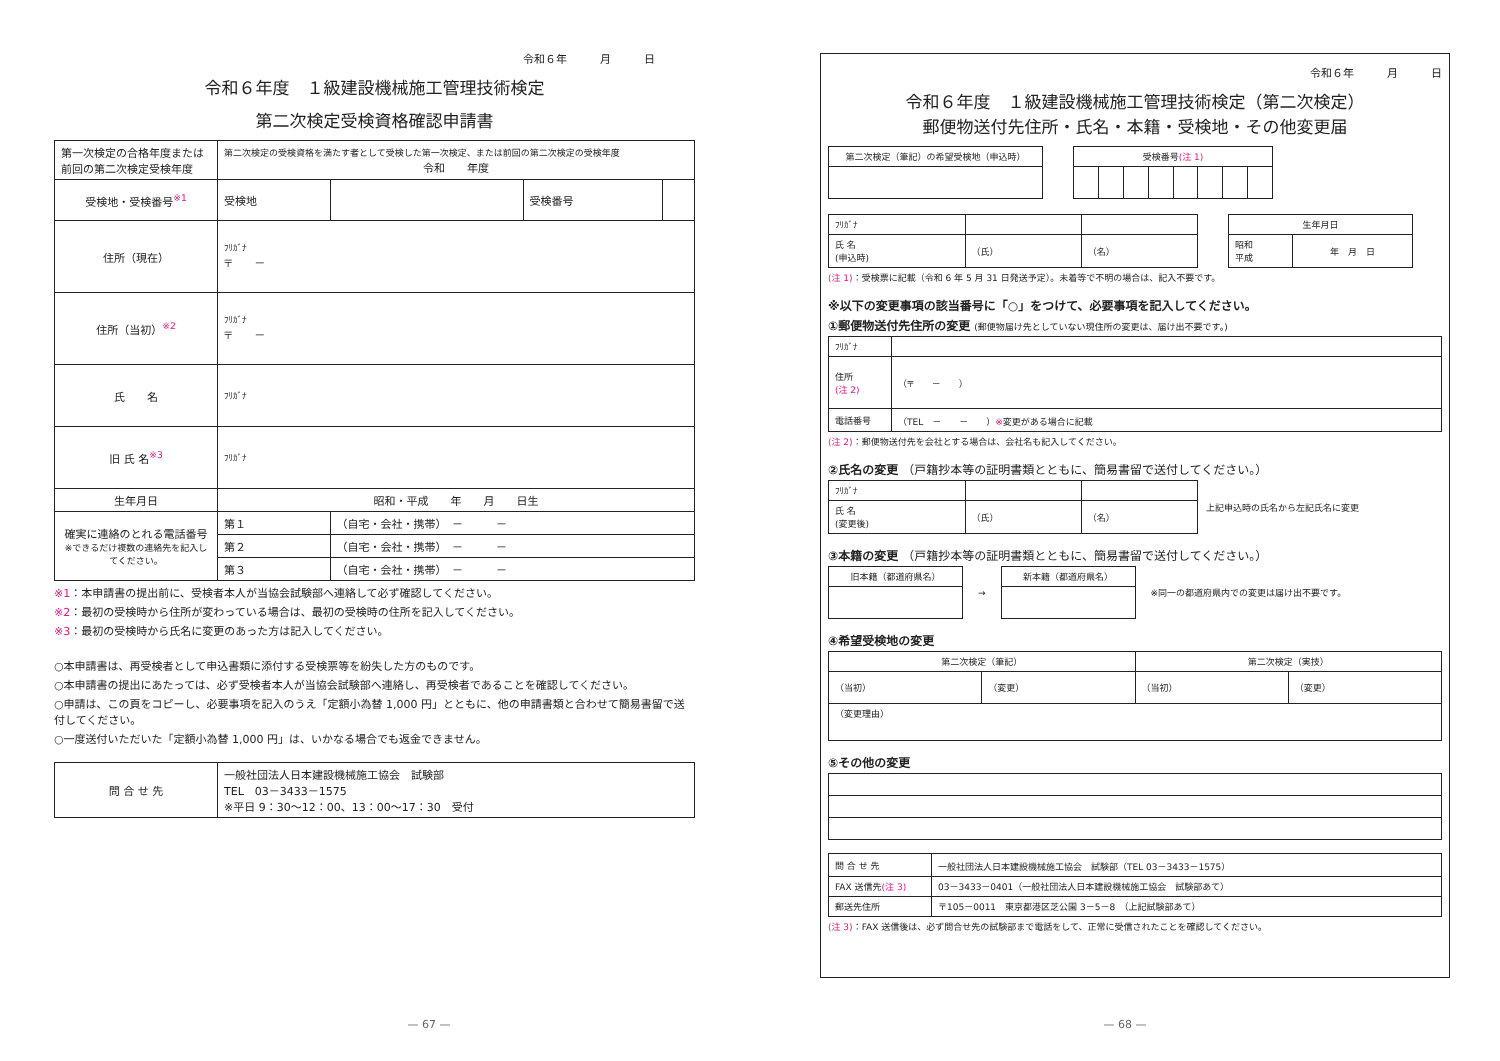令和６年　　　月　　　日
令和６年度　１級建設機械施工管理技術検定
第二次検定受検資格確認申請書
| 第一次検定の合格年度または前回の第二次検定受検年度 | 第二次検定の受検資格を満たす者として受検した第一次検定、または前回の第二次検定の受検年度 令和 年度 | | | |
| 受検地・受検番号<sup>※1</sup> | 受検地 | | 受検番号 | |
| 住所（現在） | ﾌﾘｶﾞﾅ 〒 － | | | |
| 住所（当初）<sup>※2</sup> | ﾌﾘｶﾞﾅ 〒 － | | | |
| 氏 名 | ﾌﾘｶﾞﾅ | | | |
| 旧 氏 名<sup>※3</sup> | ﾌﾘｶﾞﾅ | | | |
| 生年月日 | 昭和・平成 年 月 日生 | | | |
| 確実に連絡のとれる電話番号 ※できるだけ複数の連絡先を記入してください。 | 第１ | （自宅・会社・携帯） － － | | |
| | 第２ | （自宅・会社・携帯） － － | | |
| | 第３ | （自宅・会社・携帯） － － | | |
※1：本申請書の提出前に、受検者本人が当協会試験部へ連絡して必ず確認してください。
※2：最初の受検時から住所が変わっている場合は、最初の受検時の住所を記入してください。
※3：最初の受検時から氏名に変更のあった方は記入してください。
○本申請書は、再受検者として申込書類に添付する受検票等を紛失した方のものです。
○本申請書の提出にあたっては、必ず受検者本人が当協会試験部へ連絡し、再受検者であることを確認してください。
○申請は、この頁をコピーし、必要事項を記入のうえ「定額小為替 1,000 円」とともに、他の申請書類と合わせて簡易書留で送付してください。
○一度送付いただいた「定額小為替 1,000 円」は、いかなる場合でも返金できません。
| 問 合 せ 先 | 一般社団法人日本建設機械施工協会 試験部 TEL 03－3433－1575 ※平日 9：30～12：00、13：00～17：30 受付 |
— 67 —
令和６年　　　月　　　日
令和６年度　１級建設機械施工管理技術検定（第二次検定）
郵便物送付先住所・氏名・本籍・受検地・その他変更届
| 第二次検定（筆記）の希望受検地（申込時） |
| 受検番号 (注 1) | | | | | | | |
| ﾌﾘｶﾞﾅ | | |
| 氏 名 (申込時) | （氏） | （名） |
| 生年月日 | |
| 昭和 平成 | 年 月 日 |
(注 1)：受検票に記載（令和 6 年 5 月 31 日発送予定）。未着等で不明の場合は、記入不要です。
※以下の変更事項の該当番号に「○」をつけて、必要事項を記入してください。
①郵便物送付先住所の変更 (郵便物届け先としていない現住所の変更は、届け出不要です。)
| ﾌﾘｶﾞﾅ | |
| 住所 (注 2) | （〒 － ） |
| 電話番号 | （TEL － － ） ※ 変更がある場合に記載 |
(注 2)：郵便物送付先を会社とする場合は、会社名も記入してください。
②氏名の変更 （戸籍抄本等の証明書類とともに、簡易書留で送付してください。）
| ﾌﾘｶﾞﾅ | | |
| 氏 名 (変更後) | （氏） | （名） |
上記申込時の氏名から左記氏名に変更
③本籍の変更 （戸籍抄本等の証明書類とともに、簡易書留で送付してください。）
| 旧本籍（都道府県名） |
→
| 新本籍（都道府県名） |
※同一の都道府県内での変更は届け出不要です。
④希望受検地の変更
| 第二次検定（筆記） | | 第二次検定（実技） | |
| （当初） | （変更） | （当初） | （変更） |
| （変更理由） | | | |
⑤その他の変更
| 問 合 せ 先 | 一般社団法人日本建設機械施工協会 試験部（TEL 03－3433－1575） |
| FAX 送信先 (注 3) | 03－3433－0401（一般社団法人日本建設機械施工協会 試験部あて） |
| 郵送先住所 | 〒105－0011 東京都港区芝公園 3－5－8 （上記試験部あて） |
(注 3)：FAX 送信後は、必ず問合せ先の試験部まで電話をして、正常に受信されたことを確認してください。
— 68 —